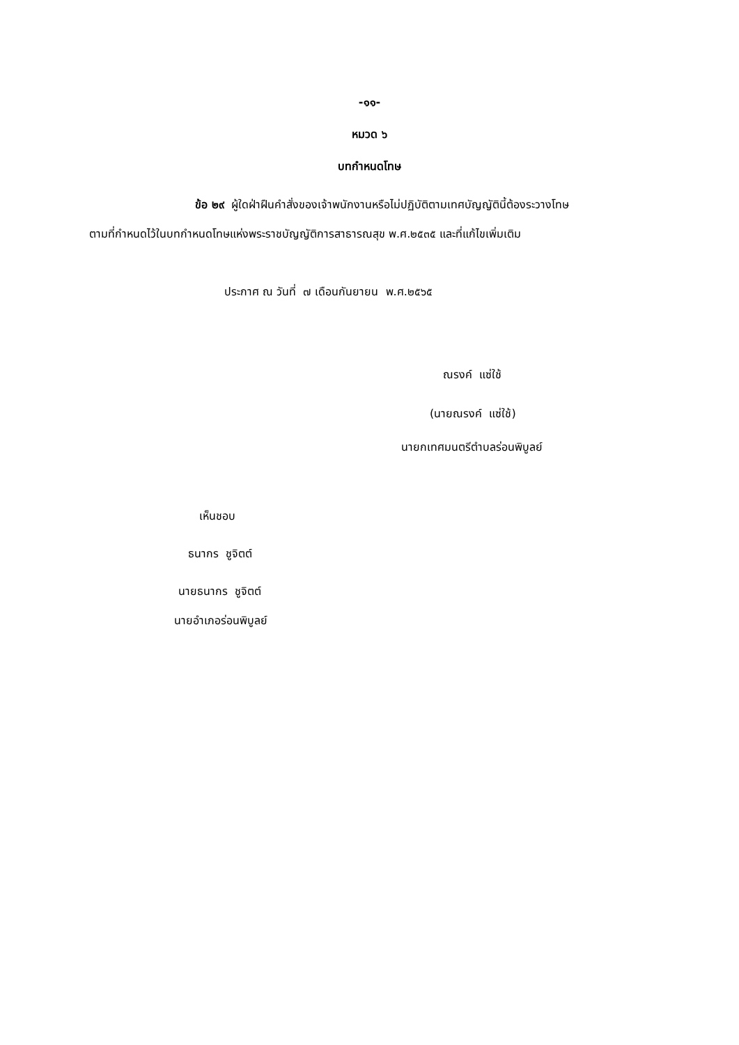-๑๑-
หมวด ๖
บทกำหนดโทษ
ข้อ ๒๙ ผู้ใดฝ่าฝืนคำสั่งของเจ้าพนักงานหรือไม่ปฏิบัติตามเทศบัญญัตินี้ต้องระวางโทษ
ตามที่กำหนดไว้ในบทกำหนดโทษแห่งพระราชบัญญัติการสาธารณสุข พ.ศ.๒๕๓๕ และที่แก้ไขเพิ่มเติม
ประกาศ ณ วันที่ ๗ เดือนกันยายน พ.ศ.๒๕๖๕
ณรงค์ แซ่ใช้
(นายณรงค์ แซ่ใช้)
นายกเทศมนตรีตำบลร่อนพิบูลย์
เห็นชอบ
ธนากร ชูจิตต์
นายธนากร ชูจิตต์
นายอำเภอร่อนพิบูลย์